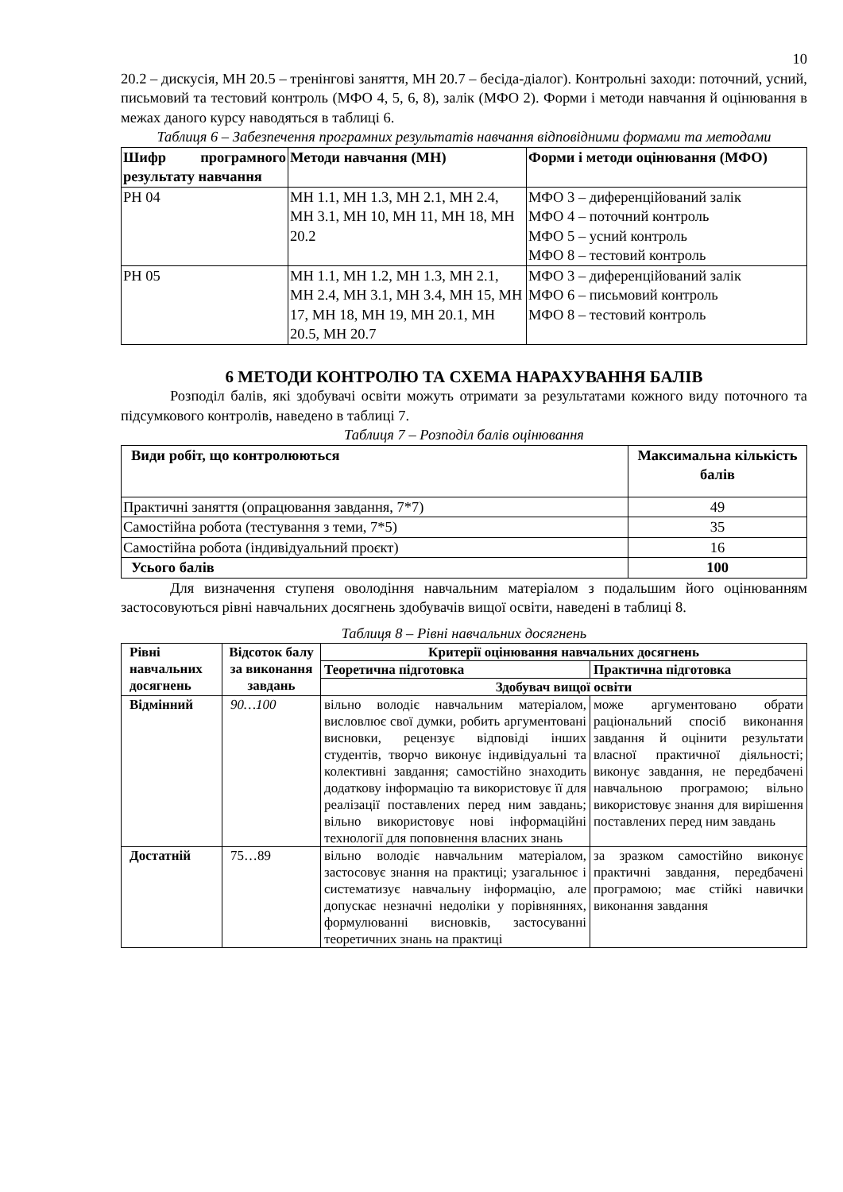10
20.2 – дискусія, МН 20.5 – тренінгові заняття, МН 20.7 – бесіда-діалог). Контрольні заходи: поточний, усний, письмовий та тестовий контроль (МФО 4, 5, 6, 8), залік (МФО 2). Форми і методи навчання й оцінювання в межах даного курсу наводяться в таблиці 6.
Таблиця 6 – Забезпечення програмних результатів навчання відповідними формами та методами
| Шифр програмного результату навчання | Методи навчання (МН) | Форми і методи оцінювання (МФО) |
| --- | --- | --- |
| РН 04 | МН 1.1, МН 1.3, МН 2.1, МН 2.4, МН 3.1, МН 10, МН 11, МН 18, МН 20.2 | МФО 3 – диференційований залік МФО 4 – поточний контроль МФО 5 – усний контроль МФО 8 – тестовий контроль |
| РН 05 | МН 1.1, МН 1.2, МН 1.3, МН 2.1, МН 2.4, МН 3.1, МН 3.4, МН 15, МН 17, МН 18, МН 19, МН 20.1, МН 20.5, МН 20.7 | МФО 3 – диференційований залік МФО 6 – письмовий контроль МФО 8 – тестовий контроль |
6 МЕТОДИ КОНТРОЛЮ ТА СХЕМА НАРАХУВАННЯ БАЛІВ
Розподіл балів, які здобувачі освіти можуть отримати за результатами кожного виду поточного та підсумкового контролів, наведено в таблиці 7.
Таблиця 7 – Розподіл балів оцінювання
| Види робіт, що контролюються | Максимальна кількість балів |
| --- | --- |
| Практичні заняття (опрацювання завдання, 7*7) | 49 |
| Самостійна робота (тестування з теми, 7*5) | 35 |
| Самостійна робота (індивідуальний проєкт) | 16 |
| Усього балів | 100 |
Для визначення ступеня оволодіння навчальним матеріалом з подальшим його оцінюванням застосовуються рівні навчальних досягнень здобувачів вищої освіти, наведені в таблиці 8.
Таблиця 8 – Рівні навчальних досягнень
| Рівні навчальних досягнень | Відсоток балу за виконання завдань | Критерії оцінювання навчальних досягнень | |
| --- | --- | --- | --- |
| | | Теоретична підготовка | Практична підготовка |
| | | Здобувач вищої освіти | |
| Відмінний | 90…100 | вільно володіє навчальним матеріалом, висловлює свої думки, робить аргументовані висновки, рецензує відповіді інших студентів, творчо виконує індивідуальні та колективні завдання; самостійно знаходить додаткову інформацію та використовує її для реалізації поставлених перед ним завдань; вільно використовує нові інформаційні технології для поповнення власних знань | може аргументовано обрати раціональний спосіб виконання завдання й оцінити результати власної практичної діяльності; виконує завдання, не передбачені навчальною програмою; вільно використовує знання для вирішення поставлених перед ним завдань |
| Достатній | 75…89 | вільно володіє навчальним матеріалом, застосовує знання на практиці; узагальнює і систематизує навчальну інформацію, але допускає незначні недоліки у порівняннях, формулюванні висновків, застосуванні теоретичних знань на практиці | за зразком самостійно виконує практичні завдання, передбачені програмою; має стійкі навички виконання завдання |